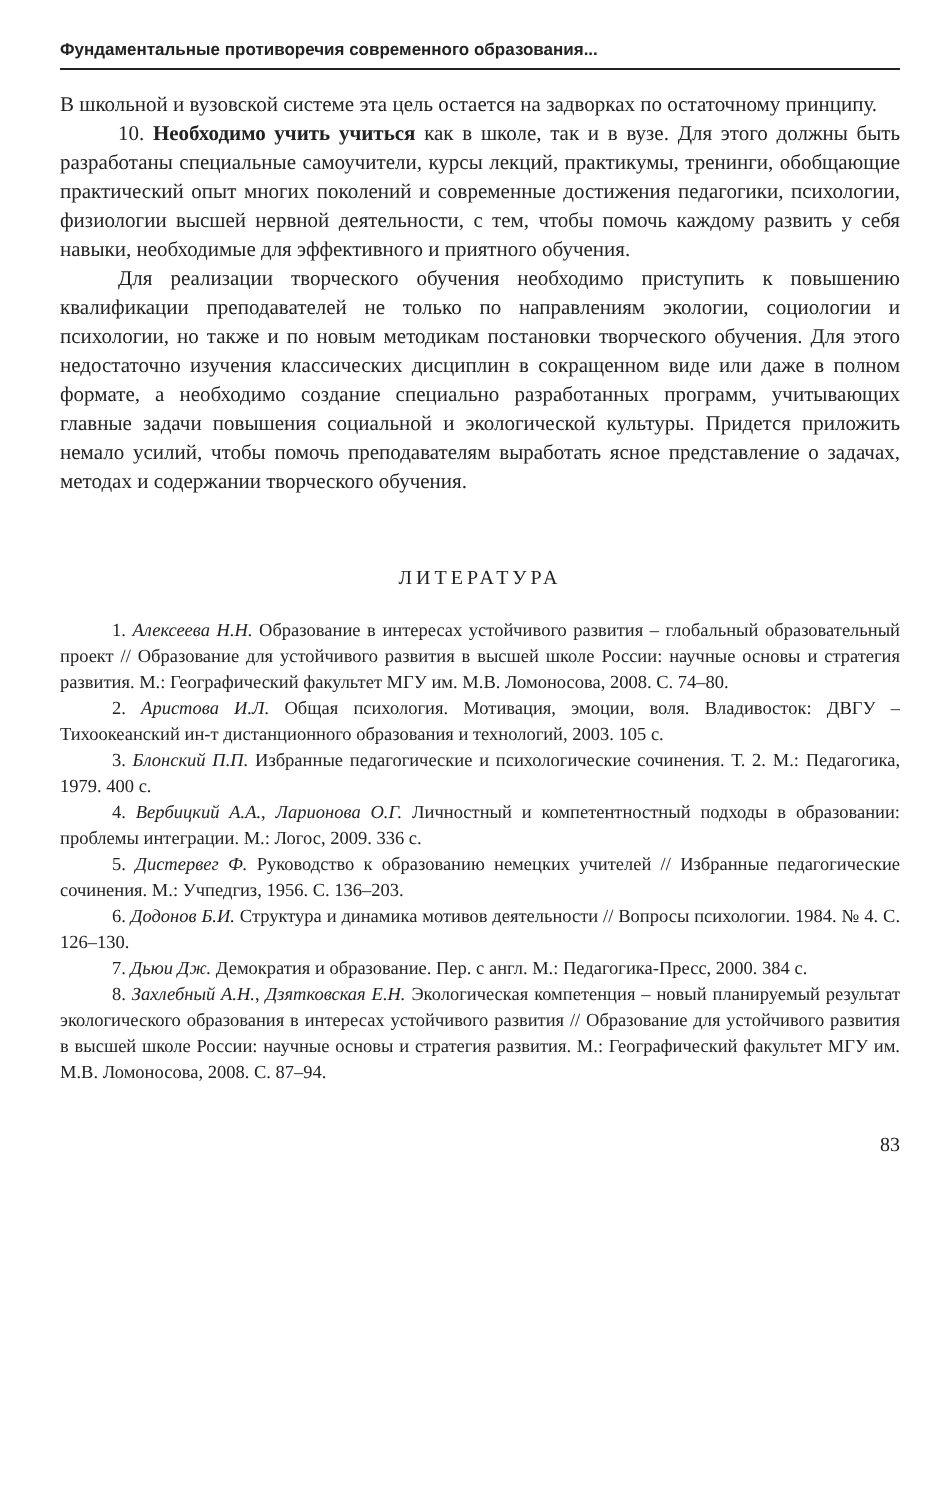Фундаментальные противоречия современного образования...
В школьной и вузовской системе эта цель остается на задворках по остаточному принципу.
10. Необходимо учить учиться как в школе, так и в вузе. Для этого должны быть разработаны специальные самоучители, курсы лекций, практикумы, тренинги, обобщающие практический опыт многих поколений и современные достижения педагогики, психологии, физиологии высшей нервной деятельности, с тем, чтобы помочь каждому развить у себя навыки, необходимые для эффективного и приятного обучения.
Для реализации творческого обучения необходимо приступить к повышению квалификации преподавателей не только по направлениям экологии, социологии и психологии, но также и по новым методикам постановки творческого обучения. Для этого недостаточно изучения классических дисциплин в сокращенном виде или даже в полном формате, а необходимо создание специально разработанных программ, учитывающих главные задачи повышения социальной и экологической культуры. Придется приложить немало усилий, чтобы помочь преподавателям выработать ясное представление о задачах, методах и содержании творческого обучения.
ЛИТЕРАТУРА
1. Алексеева Н.Н. Образование в интересах устойчивого развития – глобальный образовательный проект // Образование для устойчивого развития в высшей школе России: научные основы и стратегия развития. М.: Географический факультет МГУ им. М.В. Ломоносова, 2008. С. 74–80.
2. Аристова И.Л. Общая психология. Мотивация, эмоции, воля. Владивосток: ДВГУ – Тихоокеанский ин-т дистанционного образования и технологий, 2003. 105 с.
3. Блонский П.П. Избранные педагогические и психологические сочинения. Т. 2. М.: Педагогика, 1979. 400 с.
4. Вербицкий А.А., Ларионова О.Г. Личностный и компетентностный подходы в образовании: проблемы интеграции. М.: Логос, 2009. 336 с.
5. Дистервег Ф. Руководство к образованию немецких учителей // Избранные педагогические сочинения. М.: Учпедгиз, 1956. С. 136–203.
6. Додонов Б.И. Структура и динамика мотивов деятельности // Вопросы психологии. 1984. № 4. С. 126–130.
7. Дьюи Дж. Демократия и образование. Пер. с англ. М.: Педагогика-Пресс, 2000. 384 с.
8. Захлебный А.Н., Дзятковская Е.Н. Экологическая компетенция – новый планируемый результат экологического образования в интересах устойчивого развития // Образование для устойчивого развития в высшей школе России: научные основы и стратегия развития. М.: Географический факультет МГУ им. М.В. Ломоносова, 2008. С. 87–94.
83